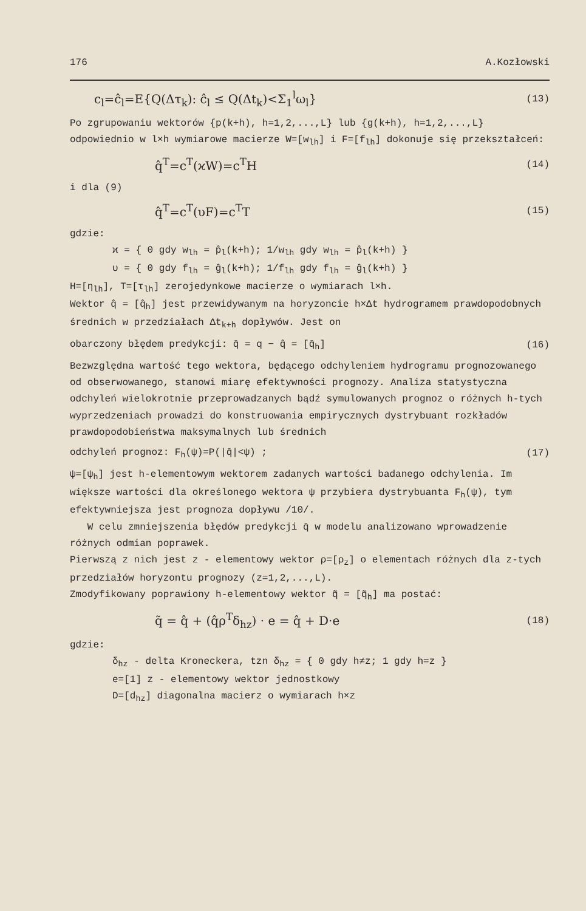176 A.Kozłowski
c<sub>l</sub>=ĉ<sub>l</sub>=E{Q(Δτ<sub>k</sub>): ĉ<sub>l</sub> ≤ Q(Δt<sub>k</sub>)<Σ<sub>1</sub><sup>l</sup>ω<sub>l</sub>} (13)
Po zgrupowaniu wektorów {p(k+h), h=1,2,...,L} lub {g(k+h), h=1,2,...,L} odpowiednio w l×h wymiarowe macierze W=[w<sub>lh</sub>] i F=[f<sub>lh</sub>] dokonuje się przekształceń:
q̂<sup>T</sup>=c<sup>T</sup>(ϰW)=c<sup>T</sup>H (14)
i dla (9)
q̂<sup>T</sup>=c<sup>T</sup>(υF)=c<sup>T</sup>T (15)
gdzie:
ϰ = { 0 gdy w<sub>lh</sub> = p̂<sub>l</sub>(k+h); 1/w<sub>lh</sub> gdy w<sub>lh</sub> = p̂<sub>l</sub>(k+h) }
υ = { 0 gdy f<sub>lh</sub> = ĝ<sub>l</sub>(k+h); 1/f<sub>lh</sub> gdy f<sub>lh</sub> = ĝ<sub>l</sub>(k+h) }
H=[η<sub>lh</sub>], T=[τ<sub>lh</sub>] zerojedynkowe macierze o wymiarach l×h.
Wektor q̂ = [q̂<sub>h</sub>] jest przewidywanym na horyzoncie h×Δt hydrogramem prawdopodobnych średnich w przedziałach Δt<sub>k+h</sub> dopływów. Jest on
obarczony błędem predykcji: q̄ = q − q̂ = [q̄<sub>h</sub>] (16)
Bezwzględna wartość tego wektora, będącego odchyleniem hydrogramu prognozowanego od obserwowanego, stanowi miarę efektywności prognozy. Analiza statystyczna odchyleń wielokrotnie przeprowadzanych bądź symulowanych prognoz o różnych h-tych wyprzedzeniach prowadzi do konstruowania empirycznych dystrybuant rozkładów prawdopodobieństwa maksymalnych lub średnich
odchyleń prognoz: F<sub>h</sub>(ψ)=P(|q̄|<ψ) ; (17)
ψ=[ψ<sub>h</sub>] jest h-elementowym wektorem zadanych wartości badanego odchylenia. Im większe wartości dla określonego wektora ψ przybiera dystrybuanta F<sub>h</sub>(ψ), tym efektywniejsza jest prognoza dopływu /10/.
W celu zmniejszenia błędów predykcji q̄ w modelu analizowano wprowadzenie różnych odmian poprawek.
Pierwszą z nich jest z - elementowy wektor ρ=[ρ<sub>z</sub>] o elementach różnych dla z-tych przedziałów horyzontu prognozy (z=1,2,...,L).
Zmodyfikowany poprawiony h-elementowy wektor q̃ = [q̃<sub>h</sub>] ma postać:
q̃ = q̂ + (q̂ρ<sup>T</sup>δ<sub>hz</sub>) · e = q̂ + D·e (18)
gdzie:
δ<sub>hz</sub> - delta Kroneckera, tzn δ<sub>hz</sub> = { 0 gdy h≠z; 1 gdy h=z }
e=[1] z - elementowy wektor jednostkowy
D=[d<sub>hz</sub>] diagonalna macierz o wymiarach h×z